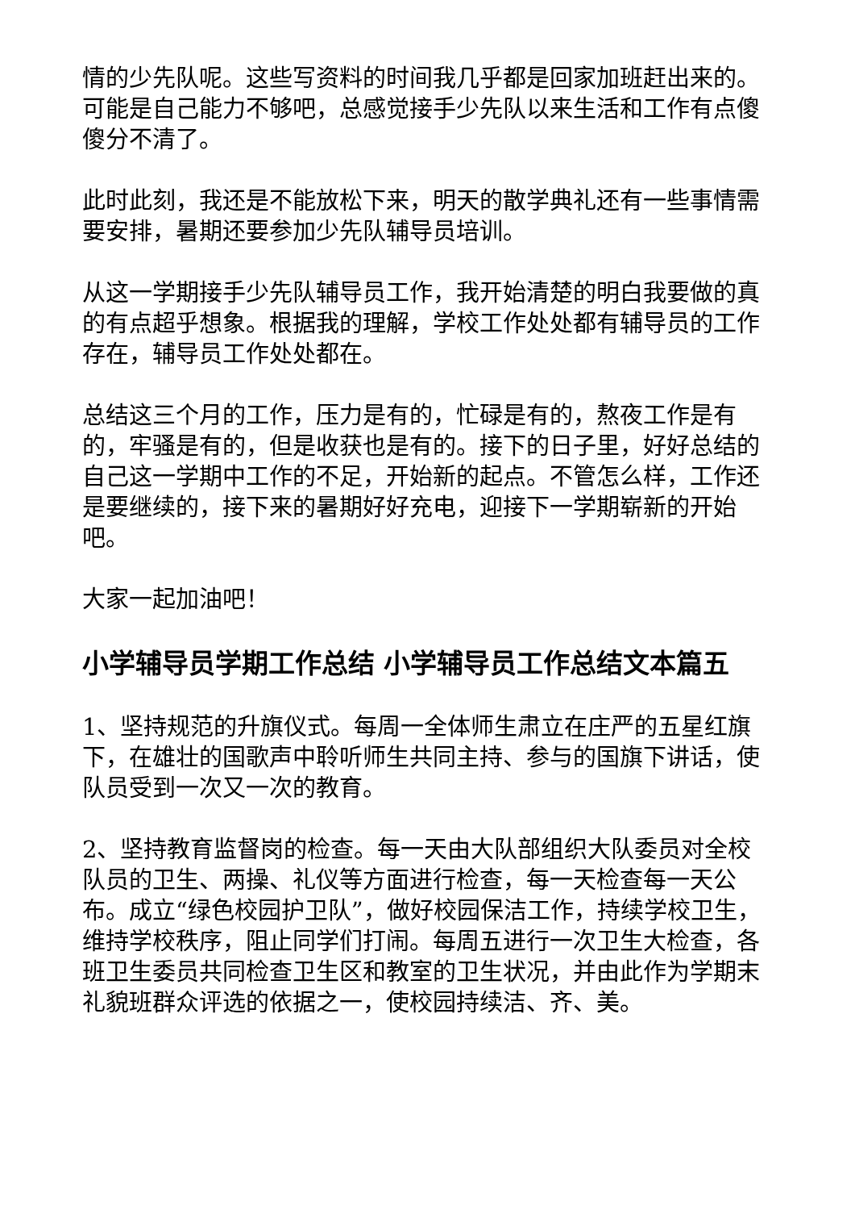情的少先队呢。这些写资料的时间我几乎都是回家加班赶出来的。可能是自己能力不够吧，总感觉接手少先队以来生活和工作有点傻傻分不清了。
此时此刻，我还是不能放松下来，明天的散学典礼还有一些事情需要安排，暑期还要参加少先队辅导员培训。
从这一学期接手少先队辅导员工作，我开始清楚的明白我要做的真的有点超乎想象。根据我的理解，学校工作处处都有辅导员的工作存在，辅导员工作处处都在。
总结这三个月的工作，压力是有的，忙碌是有的，熬夜工作是有的，牢骚是有的，但是收获也是有的。接下的日子里，好好总结的自己这一学期中工作的不足，开始新的起点。不管怎么样，工作还是要继续的，接下来的暑期好好充电，迎接下一学期崭新的开始吧。
大家一起加油吧！
小学辅导员学期工作总结 小学辅导员工作总结文本篇五
1、坚持规范的升旗仪式。每周一全体师生肃立在庄严的五星红旗下，在雄壮的国歌声中聆听师生共同主持、参与的国旗下讲话，使队员受到一次又一次的教育。
2、坚持教育监督岗的检查。每一天由大队部组织大队委员对全校队员的卫生、两操、礼仪等方面进行检查，每一天检查每一天公布。成立“绿色校园护卫队”，做好校园保洁工作，持续学校卫生，维持学校秩序，阻止同学们打闹。每周五进行一次卫生大检查，各班卫生委员共同检查卫生区和教室的卫生状况，并由此作为学期末礼貌班群众评选的依据之一，使校园持续洁、齐、美。